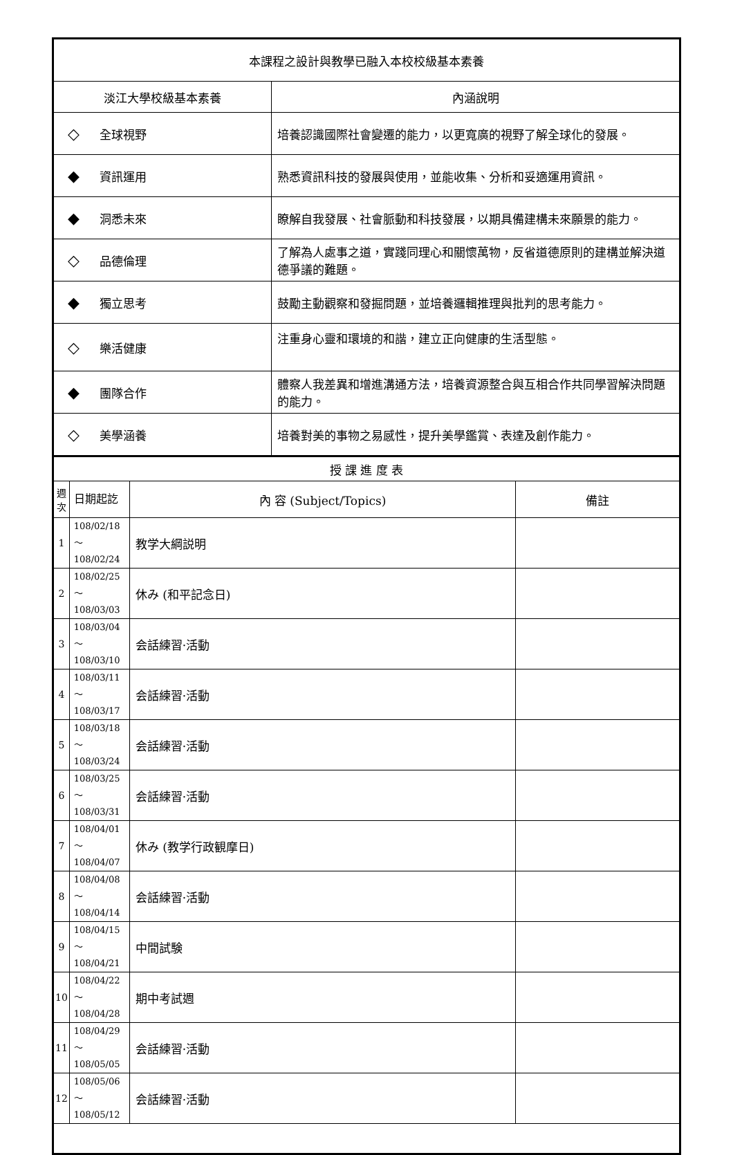| 本課程之設計與教學已融入本校校級基本素養 | | |
| 淡江大學校級基本素養 | | 內涵說明 |
| ◇ | 全球視野 | 培養認識國際社會變遷的能力，以更寬廣的視野了解全球化的發展。 |
| ◆ | 資訊運用 | 熟悉資訊科技的發展與使用，並能收集、分析和妥適運用資訊。 |
| ◆ | 洞悉未來 | 瞭解自我發展、社會脈動和科技發展，以期具備建構未來願景的能力。 |
| ◇ | 品德倫理 | 了解為人處事之道，實踐同理心和關懷萬物，反省道德原則的建構並解決道德爭議的難題。 |
| ◆ | 獨立思考 | 鼓勵主動觀察和發掘問題，並培養邏輯推理與批判的思考能力。 |
| ◇ | 樂活健康 | 注重身心靈和環境的和諧，建立正向健康的生活型態。 |
| ◆ | 團隊合作 | 體察人我差異和增進溝通方法，培養資源整合與互相合作共同學習解決問題的能力。 |
| ◇ | 美學涵養 | 培養對美的事物之易感性，提升美學鑑賞、表達及創作能力。 |
| 授 課 進 度 表 | | | |
| 週次 | 日期起訖 | 內 容 (Subject/Topics) | 備註 |
| 1 | 108/02/18～ 108/02/24 | 教学大綱説明 | |
| 2 | 108/02/25～ 108/03/03 | 休み (和平記念日) | |
| 3 | 108/03/04～ 108/03/10 | 会話練習·活動 | |
| 4 | 108/03/11～ 108/03/17 | 会話練習·活動 | |
| 5 | 108/03/18～ 108/03/24 | 会話練習·活動 | |
| 6 | 108/03/25～ 108/03/31 | 会話練習·活動 | |
| 7 | 108/04/01～ 108/04/07 | 休み (教学行政観摩日) | |
| 8 | 108/04/08～ 108/04/14 | 会話練習·活動 | |
| 9 | 108/04/15～ 108/04/21 | 中間試験 | |
| 10 | 108/04/22～ 108/04/28 | 期中考試週 | |
| 11 | 108/04/29～ 108/05/05 | 会話練習·活動 | |
| 12 | 108/05/06～ 108/05/12 | 会話練習·活動 | |